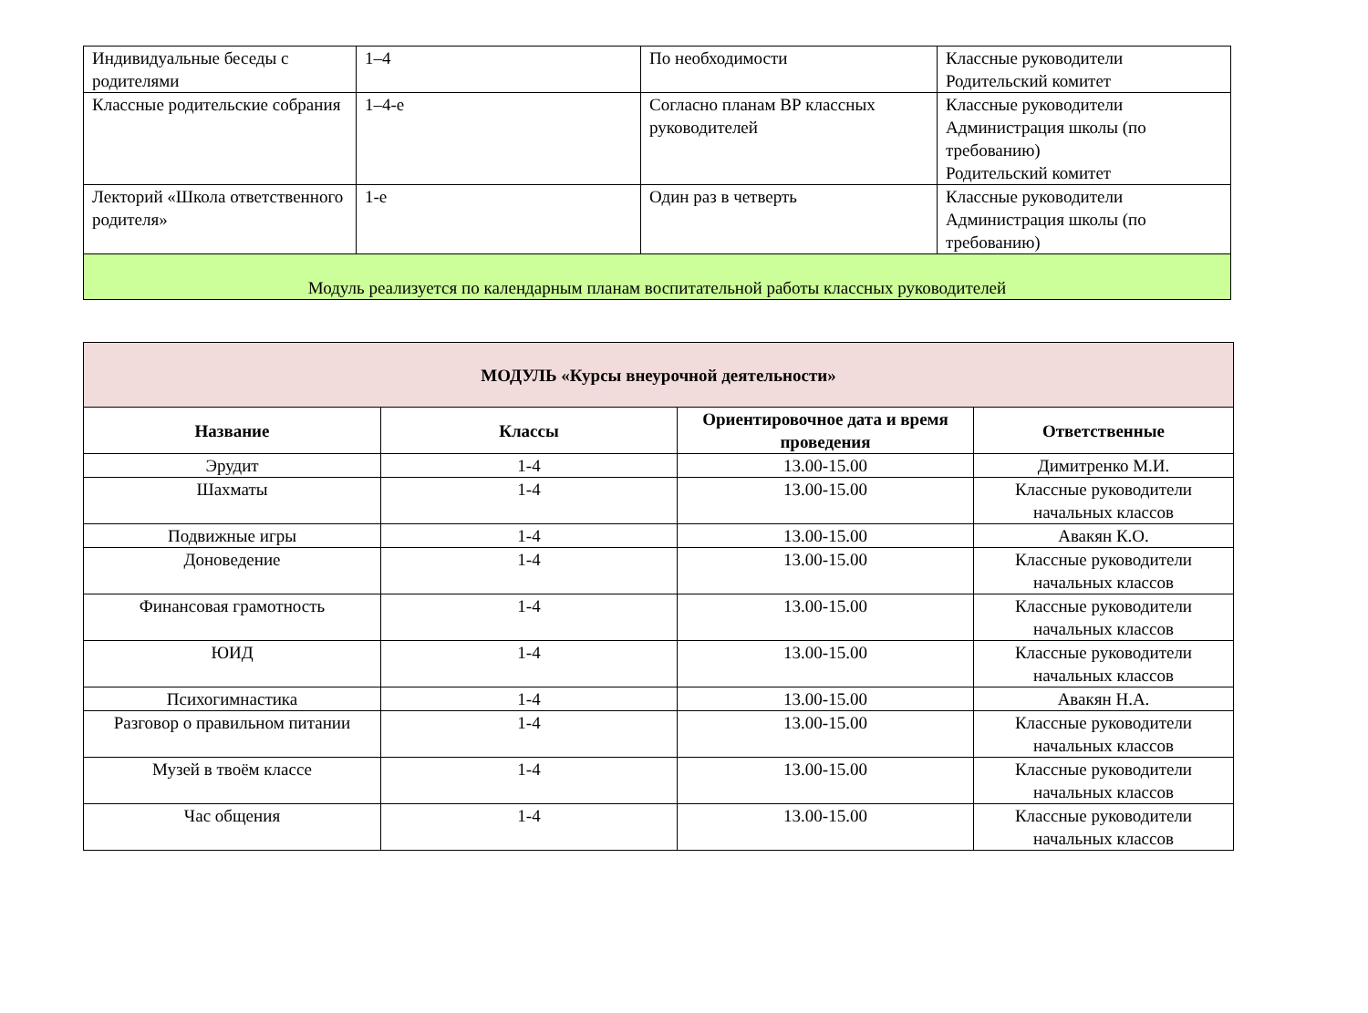| Индивидуальные беседы с родителями | 1–4 | По необходимости | Классные руководители Родительский комитет |
| Классные родительские собрания | 1–4-е | Согласно планам ВР классных руководителей | Классные руководители Администрация школы (по требованию) Родительский комитет |
| Лекторий «Школа ответственного родителя» | 1-е | Один раз в четверть | Классные руководители Администрация школы (по требованию) |
| Модуль реализуется по календарным планам воспитательной работы классных руководителей | | | |
| МОДУЛЬ «Курсы внеурочной деятельности» | | | |
| --- | --- | --- | --- |
| Название | Классы | Ориентировочное дата и время проведения | Ответственные |
| Эрудит | 1-4 | 13.00-15.00 | Димитренко М.И. |
| Шахматы | 1-4 | 13.00-15.00 | Классные руководители начальных классов |
| Подвижные игры | 1-4 | 13.00-15.00 | Авакян К.О. |
| Доноведение | 1-4 | 13.00-15.00 | Классные руководители начальных классов |
| Финансовая грамотность | 1-4 | 13.00-15.00 | Классные руководители начальных классов |
| ЮИД | 1-4 | 13.00-15.00 | Классные руководители начальных классов |
| Психогимнастика | 1-4 | 13.00-15.00 | Авакян Н.А. |
| Разговор о правильном питании | 1-4 | 13.00-15.00 | Классные руководители начальных классов |
| Музей в твоём классе | 1-4 | 13.00-15.00 | Классные руководители начальных классов |
| Час общения | 1-4 | 13.00-15.00 | Классные руководители начальных классов |